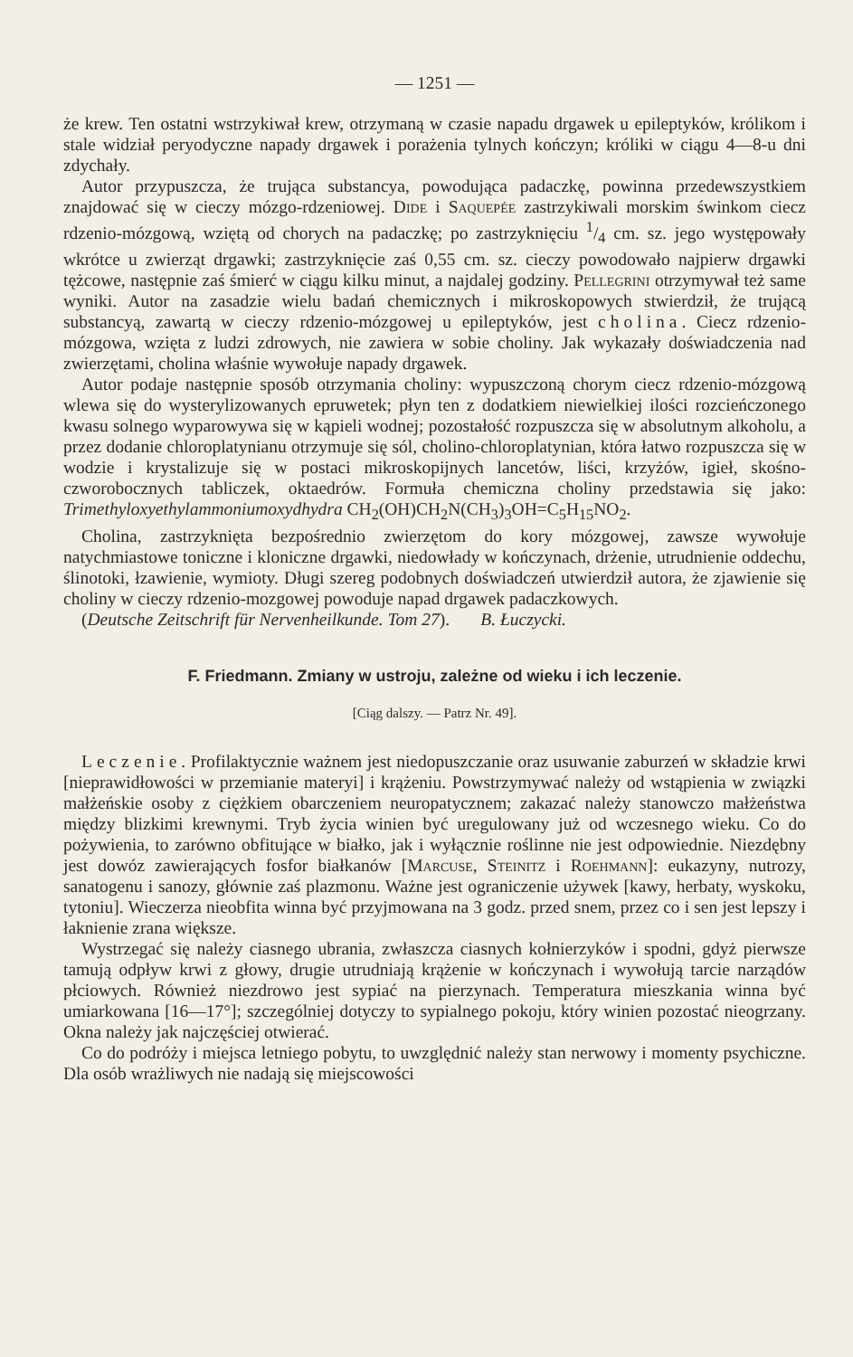— 1251 —
że krew. Ten ostatni wstrzykiwał krew, otrzymaną w czasie napadu drgawek u epileptyków, królikom i stale widział peryodyczne napady drgawek i porażenia tylnych kończyn; króliki w ciągu 4—8-u dni zdychały.
Autor przypuszcza, że trująca substancya, powodująca padaczkę, powinna przedewszystkiem znajdować się w cieczy mózgo-rdzeniowej. Dide i Saquepée zastrzykiwali morskim świnkom ciecz rdzenio-mózgową, wziętą od chorych na padaczkę; po zastrzyknięciu 1/4 cm. sz. jego występowały wkrótce u zwierząt drgawki; zastrzyknięcie zaś 0,55 cm. sz. cieczy powodowało najpierw drgawki tężcowe, następnie zaś śmierć w ciągu kilku minut, a najdalej godziny. Pellegrini otrzymywał też same wyniki. Autor na zasadzie wielu badań chemicznych i mikroskopowych stwierdził, że trującą substancyą, zawartą w cieczy rdzenio-mózgowej u epileptyków, jest cholina. Ciecz rdzenio-mózgowa, wzięta z ludzi zdrowych, nie zawiera w sobie choliny. Jak wykazały doświadczenia nad zwierzętami, cholina właśnie wywołuje napady drgawek.
Autor podaje następnie sposób otrzymania choliny: wypuszczoną chorym ciecz rdzenio-mózgową wlewa się do wysterylizowanych epruwetek; płyn ten z dodatkiem niewielkiej ilości rozcieńczonego kwasu solnego wyparowywa się w kąpieli wodnej; pozostałość rozpuszcza się w absolutnym alkoholu, a przez dodanie chloroplatynianu otrzymuje się sól, cholino-chloroplatynian, która łatwo rozpuszcza się w wodzie i krystalizuje się w postaci mikroskopijnych lancetów, liści, krzyżów, igieł, skośno-czworobocznych tabliczek, oktaedrów. Formuła chemiczna choliny przedstawia się jako: Trimethyloxyethylammoniumoxydhydra CH<sub>2</sub>(OH)CH<sub>2</sub>N(CH<sub>3</sub>)<sub>3</sub>OH=C<sub>5</sub>H<sub>15</sub>NO<sub>2</sub>.
Cholina, zastrzyknięta bezpośrednio zwierzętom do kory mózgowej, zawsze wywołuje natychmiastowe toniczne i kloniczne drgawki, niedowłady w kończynach, drżenie, utrudnienie oddechu, ślinotoki, łzawienie, wymioty. Długi szereg podobnych doświadczeń utwierdził autora, że zjawienie się choliny w cieczy rdzenio-mozgowej powoduje napad drgawek padaczkowych.
(Deutsche Zeitschrift für Nervenheilkunde. Tom 27). B. Łuczycki.
F. Friedmann. Zmiany w ustroju, zależne od wieku i ich leczenie.
[Ciąg dalszy. — Patrz Nr. 49].
Leczenie. Profilaktycznie ważnem jest niedopuszczanie oraz usuwanie zaburzeń w składzie krwi [nieprawidłowości w przemianie materyi] i krążeniu. Powstrzymywać należy od wstąpienia w związki małżeńskie osoby z ciężkiem obarczeniem neuropatycznem; zakazać należy stanowczo małżeństwa między blizkimi krewnymi. Tryb życia winien być uregulowany już od wczesnego wieku. Co do pożywienia, to zarówno obfitujące w białko, jak i wyłącznie roślinne nie jest odpowiednie. Niezdębny jest dowóz zawierających fosfor białkanów [Marcuse, Steinitz i Roehmann]: eukazyny, nutrozy, sanatogenu i sanozy, głównie zaś plazmonu. Ważne jest ograniczenie używek [kawy, herbaty, wyskoku, tytoniu]. Wieczerza nieobfita winna być przyjmowana na 3 godz. przed snem, przez co i sen jest lepszy i łaknienie zrana większe.
Wystrzegać się należy ciasnego ubrania, zwłaszcza ciasnych kołnierzyków i spodni, gdyż pierwsze tamują odpływ krwi z głowy, drugie utrudniają krążenie w kończynach i wywołują tarcie narządów płciowych. Również niezdrowo jest sypiać na pierzynach. Temperatura mieszkania winna być umiarkowana [16—17°]; szczególniej dotyczy to sypialnego pokoju, który winien pozostać nieogrzany. Okna należy jak najczęściej otwierać.
Co do podróży i miejsca letniego pobytu, to uwzględnić należy stan nerwowy i momenty psychiczne. Dla osób wrażliwych nie nadają się miejscowości